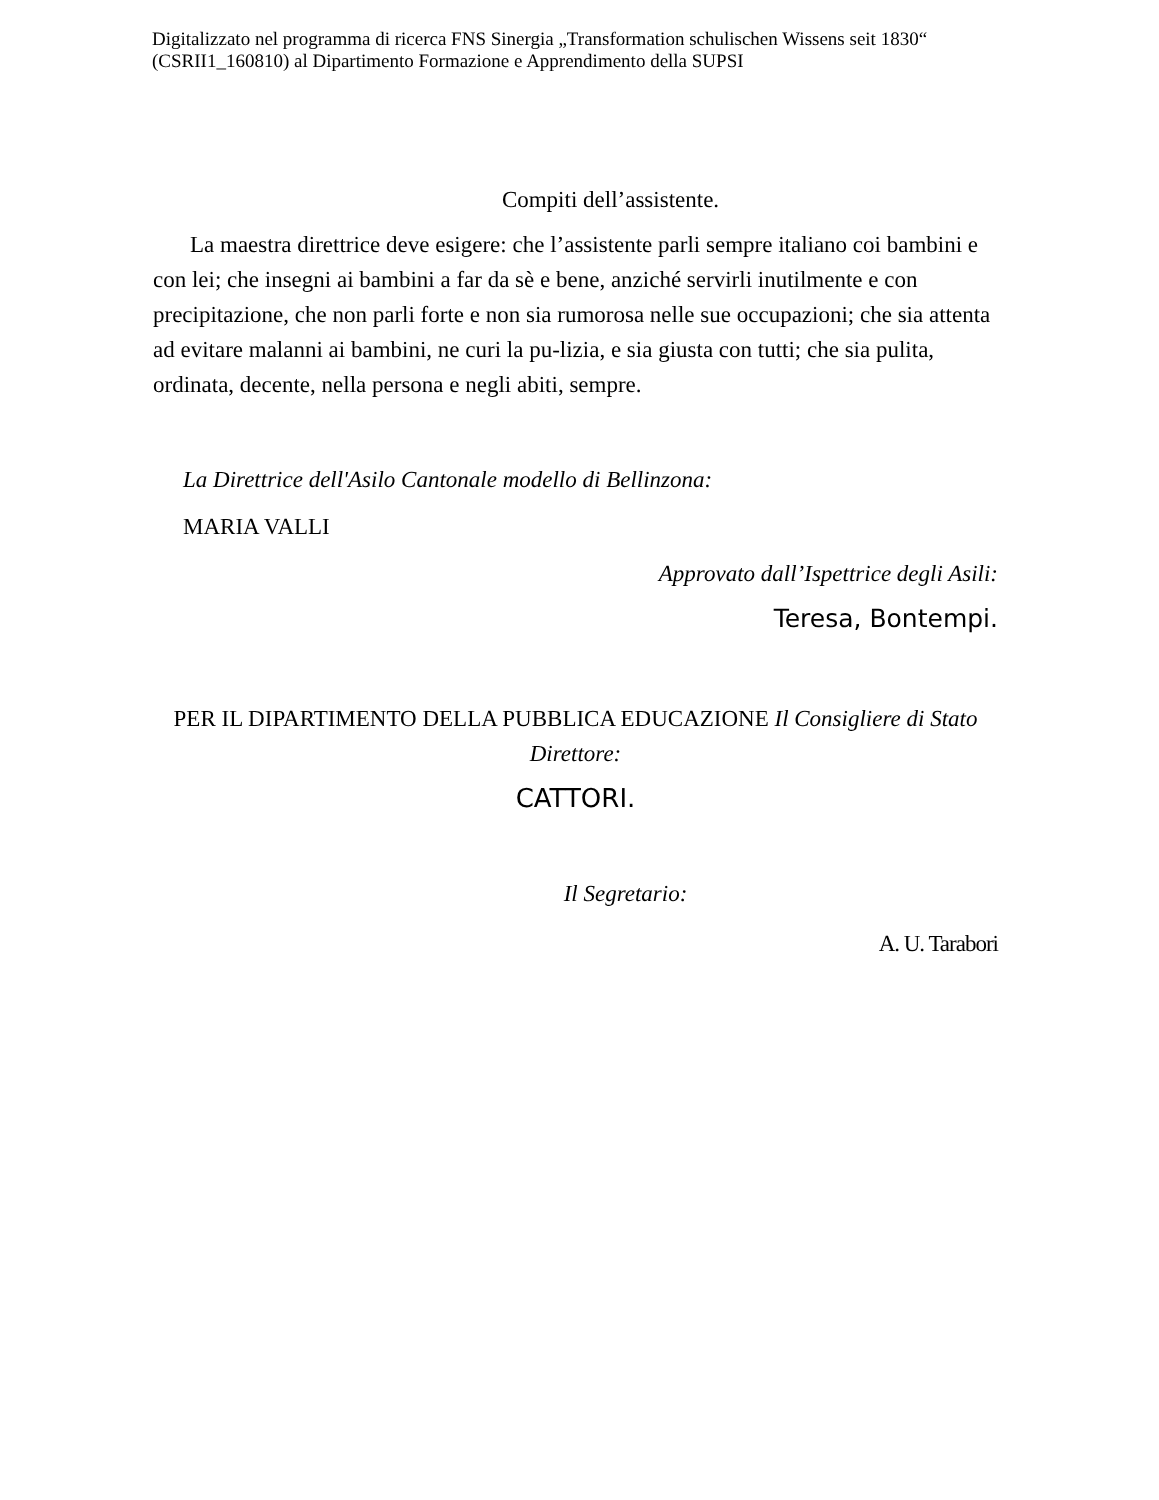Digitalizzato nel programma di ricerca FNS Sinergia „Transformation schulischen Wissens seit 1830“ (CSRII1_160810) al Dipartimento Formazione e Apprendimento della SUPSI
Compiti dell’assistente.
La maestra direttrice deve esigere: che l’assistente parli sempre italiano coi bambini e con lei; che insegni ai bambini a far da sè e bene, anziché servirli inutilmente e con precipitazione, che non parli forte e non sia rumorosa nelle sue occupazioni; che sia attenta ad evitare malanni ai bambini, ne curi la pu-lizia, e sia giusta con tutti; che sia pulita, ordinata, decente, nella persona e negli abiti, sempre.
La Direttrice dell'Asilo Cantonale modello di Bellinzona:
MARIA VALLI
Approvato dall’Ispettrice degli Asili:
Teresa, Bontempi.
PER IL DIPARTIMENTO DELLA PUBBLICA EDUCAZIONE Il Consigliere di Stato Direttore:
CATTORI.
Il Segretario:
A. U. Tarabori